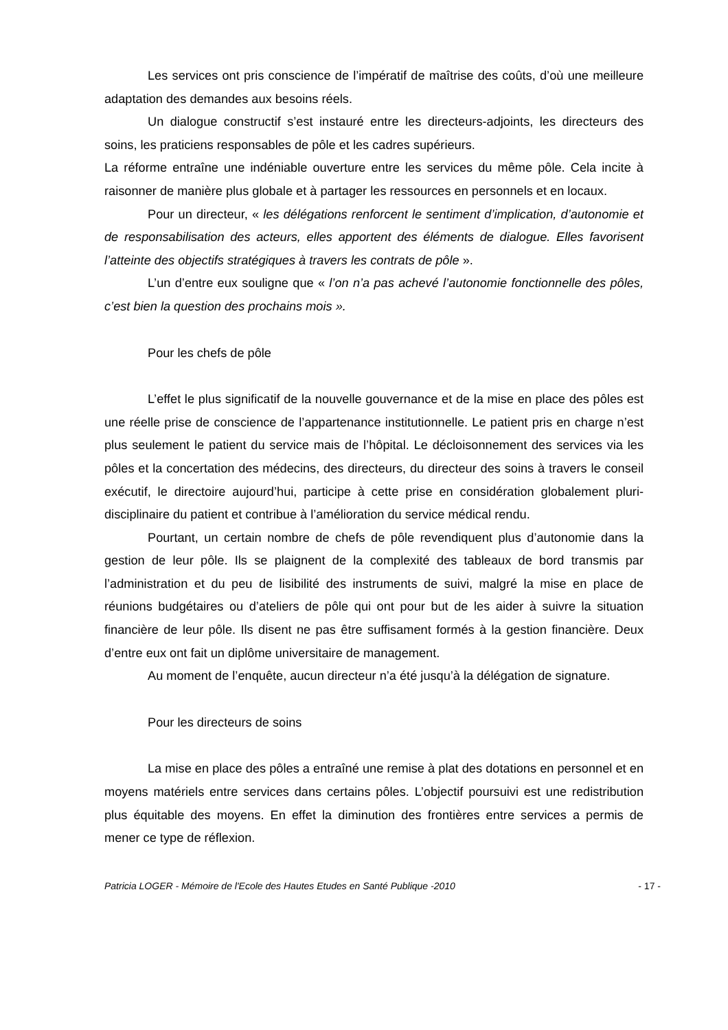Les services ont pris conscience de l’impératif de maîtrise des coûts, d’où une meilleure adaptation des demandes aux besoins réels.
Un dialogue constructif s’est instauré entre les directeurs-adjoints, les directeurs des soins, les praticiens responsables de pôle et les cadres supérieurs.
La réforme entraîne une indéniable ouverture entre les services du même pôle. Cela incite à raisonner de manière plus globale et à partager les ressources en personnels et en locaux.
Pour un directeur, « les délégations renforcent le sentiment d’implication, d’autonomie et de responsabilisation des acteurs, elles apportent des éléments de dialogue. Elles favorisent l’atteinte des objectifs stratégiques à travers les contrats de pôle ».
L’un d’entre eux souligne que « l’on n’a pas achevé l’autonomie fonctionnelle des pôles, c’est bien la question des prochains mois ».
Pour les chefs de pôle
L’effet le plus significatif de la nouvelle gouvernance et de la mise en place des pôles est une réelle prise de conscience de l’appartenance institutionnelle. Le patient pris en charge n’est plus seulement le patient du service mais de l’hôpital. Le décloisonnement des services via les pôles et la concertation des médecins, des directeurs, du directeur des soins à travers le conseil exécutif, le directoire aujourd’hui, participe à cette prise en considération globalement pluri-disciplinaire du patient et contribue à l’amélioration du service médical rendu.
Pourtant, un certain nombre de chefs de pôle revendiquent plus d’autonomie dans la gestion de leur pôle. Ils se plaignent de la complexité des tableaux de bord transmis par l’administration et du peu de lisibilité des instruments de suivi, malgré la mise en place de réunions budgétaires ou d’ateliers de pôle qui ont pour but de les aider à suivre la situation financière de leur pôle. Ils disent ne pas être suffisament formés à la gestion financière. Deux d’entre eux ont fait un diplôme universitaire de management.
Au moment de l’enquête, aucun directeur n’a été jusqu’à la délégation de signature.
Pour les directeurs de soins
La mise en place des pôles a entraîné une remise à plat des dotations en personnel et en moyens matériels entre services dans certains pôles. L’objectif poursuivi est une redistribution plus équitable des moyens. En effet la diminution des frontières entre services a permis de mener ce type de réflexion.
Patricia LOGER - Mémoire de l'Ecole des Hautes Etudes en Santé Publique -2010 - 17 -